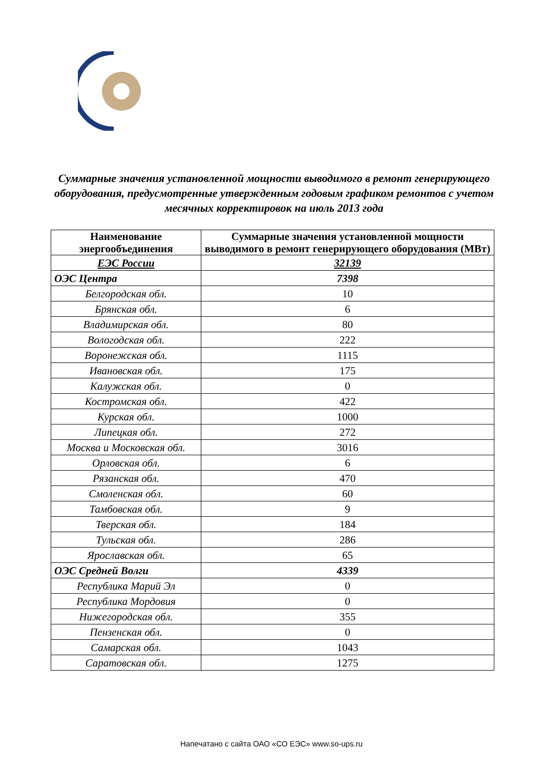Суммарные значения установленной мощности выводимого в ремонт генерирующего оборудования, предусмотренные утвержденным годовым графиком ремонтов с учетом месячных корректировок на июль 2013 года
| Наименование энергообъединения | Суммарные значения установленной мощности выводимого в ремонт генерирующего оборудования (МВт) |
| --- | --- |
| ЕЭС России | 32139 |
| ОЭС Центра | 7398 |
| Белгородская обл. | 10 |
| Брянская обл. | 6 |
| Владимирская обл. | 80 |
| Вологодская обл. | 222 |
| Воронежская обл. | 1115 |
| Ивановская обл. | 175 |
| Калужская обл. | 0 |
| Костромская обл. | 422 |
| Курская обл. | 1000 |
| Липецкая обл. | 272 |
| Москва и Московская обл. | 3016 |
| Орловская обл. | 6 |
| Рязанская обл. | 470 |
| Смоленская обл. | 60 |
| Тамбовская обл. | 9 |
| Тверская обл. | 184 |
| Тульская обл. | 286 |
| Ярославская обл. | 65 |
| ОЭС Средней Волги | 4339 |
| Республика Марий Эл | 0 |
| Республика Мордовия | 0 |
| Нижегородская обл. | 355 |
| Пензенская обл. | 0 |
| Самарская обл. | 1043 |
| Саратовская обл. | 1275 |
Напечатано с сайта ОАО «СО ЕЭС» www.so-ups.ru